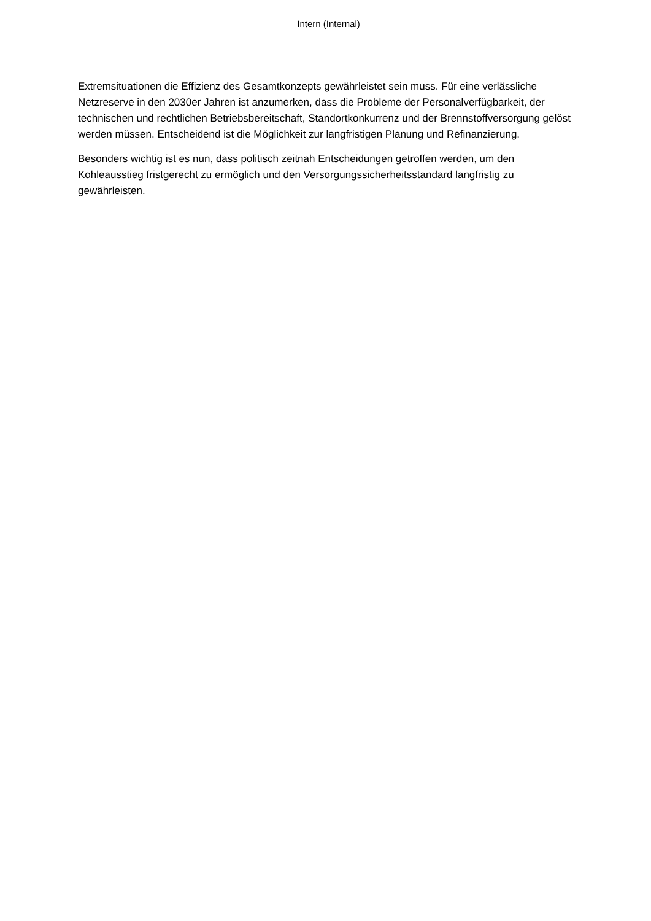Intern (Internal)
Extremsituationen die Effizienz des Gesamtkonzepts gewährleistet sein muss. Für eine verlässliche Netzreserve in den 2030er Jahren ist anzumerken, dass die Probleme der Personalverfügbarkeit, der technischen und rechtlichen Betriebsbereitschaft, Standortkonkurrenz und der Brennstoffversorgung gelöst werden müssen. Entscheidend ist die Möglichkeit zur langfristigen Planung und Refinanzierung.
Besonders wichtig ist es nun, dass politisch zeitnah Entscheidungen getroffen werden, um den Kohleausstieg fristgerecht zu ermöglich und den Versorgungssicherheitsstandard langfristig zu gewährleisten.